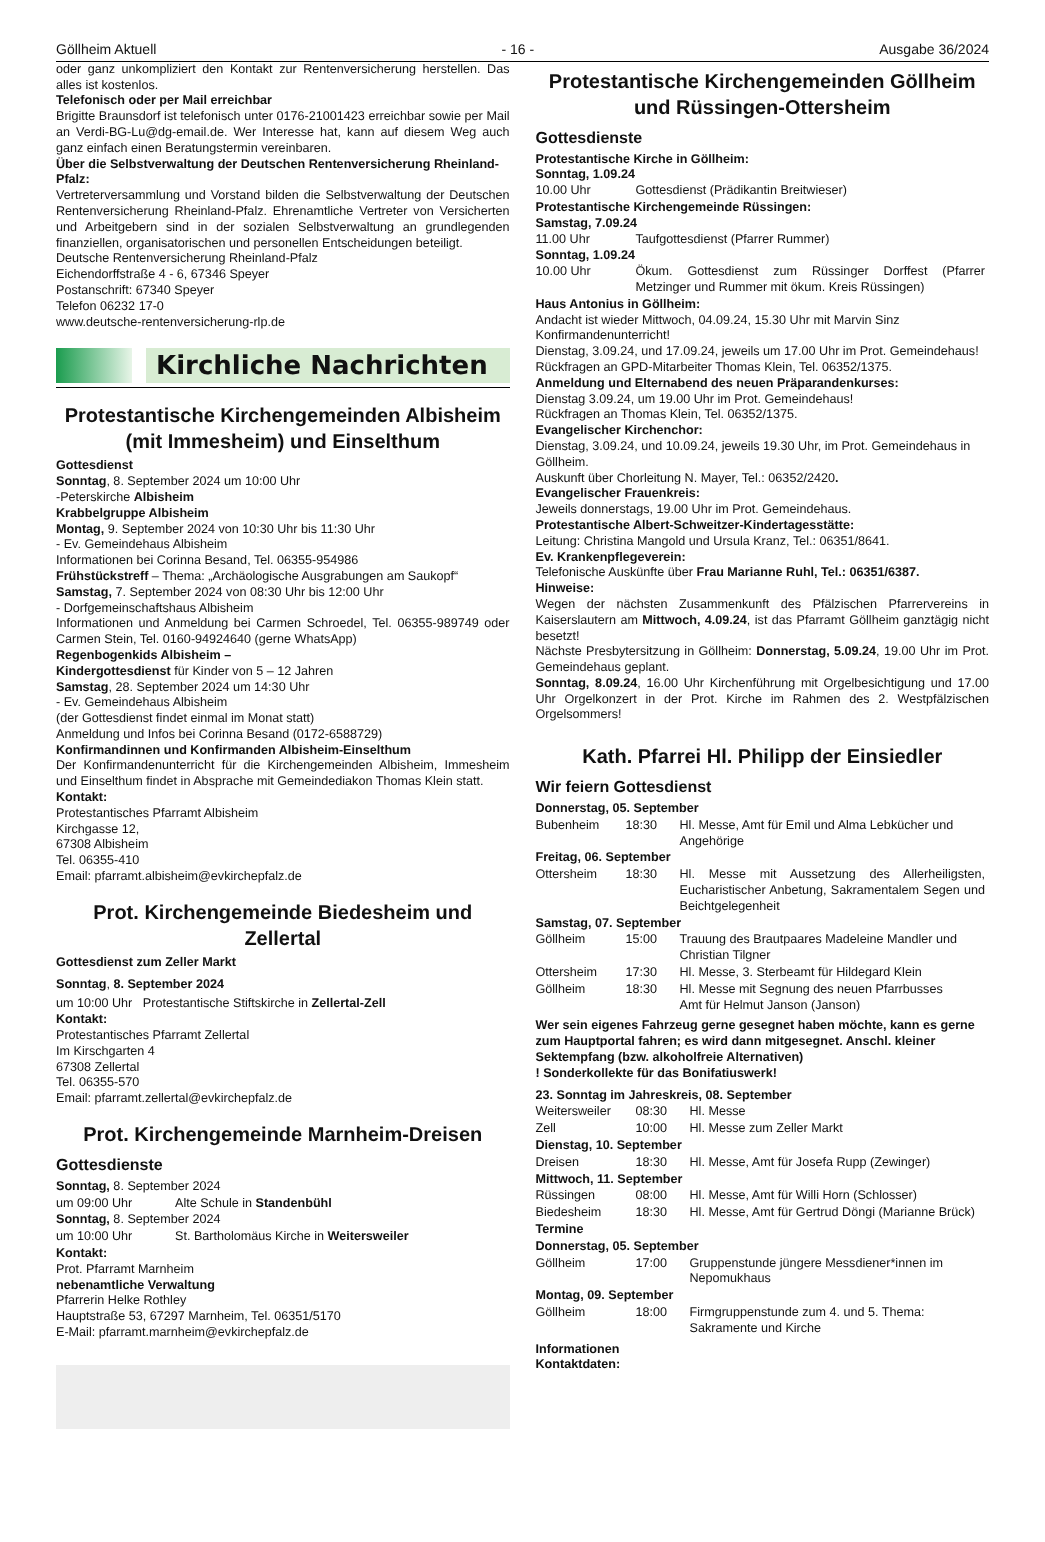Göllheim Aktuell - 16 - Ausgabe 36/2024
oder ganz unkompliziert den Kontakt zur Rentenversicherung herstellen. Das alles ist kostenlos.
Telefonisch oder per Mail erreichbar
Brigitte Braunsdorf ist telefonisch unter 0176-21001423 erreichbar sowie per Mail an Verdi-BG-Lu@dg-email.de. Wer Interesse hat, kann auf diesem Weg auch ganz einfach einen Beratungstermin vereinbaren.
Über die Selbstverwaltung der Deutschen Rentenversicherung Rheinland-Pfalz:
Vertreterversammlung und Vorstand bilden die Selbstverwaltung der Deutschen Rentenversicherung Rheinland-Pfalz. Ehrenamtliche Vertreter von Versicherten und Arbeitgebern sind in der sozialen Selbstverwaltung an grundlegenden finanziellen, organisatorischen und personellen Entscheidungen beteiligt.
Deutsche Rentenversicherung Rheinland-Pfalz
Eichendorffstraße 4 - 6, 67346 Speyer
Postanschrift: 67340 Speyer
Telefon 06232 17-0
www.deutsche-rentenversicherung-rlp.de
Kirchliche Nachrichten
Protestantische Kirchengemeinden Albisheim (mit Immesheim) und Einselthum
Gottesdienst
Sonntag, 8. September 2024 um 10:00 Uhr
-Peterskirche Albisheim
Krabbelgruppe Albisheim
Montag, 9. September 2024 von 10:30 Uhr bis 11:30 Uhr
- Ev. Gemeindehaus Albisheim
Informationen bei Corinna Besand, Tel. 06355-954986
Frühstückstreff – Thema: „Archäologische Ausgrabungen am Saukopf“
Samstag, 7. September 2024 von 08:30 Uhr bis 12:00 Uhr
- Dorfgemeinschaftshaus Albisheim
Informationen und Anmeldung bei Carmen Schroedel, Tel. 06355-989749 oder Carmen Stein, Tel. 0160-94924640 (gerne WhatsApp)
Regenbogenkids Albisheim –
Kindergottesdienst für Kinder von 5 – 12 Jahren
Samstag, 28. September 2024 um 14:30 Uhr
- Ev. Gemeindehaus Albisheim
(der Gottesdienst findet einmal im Monat statt)
Anmeldung und Infos bei Corinna Besand (0172-6588729)
Konfirmandinnen und Konfirmanden Albisheim-Einselthum
Der Konfirmandenunterricht für die Kirchengemeinden Albisheim, Immesheim und Einselthum findet in Absprache mit Gemeindediakon Thomas Klein statt.
Kontakt:
Protestantisches Pfarramt Albisheim
Kirchgasse 12,
67308 Albisheim
Tel. 06355-410
Email: pfarramt.albisheim@evkirchepfalz.de
Prot. Kirchengemeinde Biedesheim und Zellertal
Gottesdienst zum Zeller Markt
Sonntag, 8. September 2024
um 10:00 Uhr Protestantische Stiftskirche in Zellertal-Zell
Kontakt:
Protestantisches Pfarramt Zellertal
Im Kirschgarten 4
67308 Zellertal
Tel. 06355-570
Email: pfarramt.zellertal@evkirchepfalz.de
Prot. Kirchengemeinde Marnheim-Dreisen
Gottesdienste
| Sonntag, 8. September 2024 | |
| um 09:00 Uhr | Alte Schule in Standenbühl |
| Sonntag, 8. September 2024 | |
| um 10:00 Uhr | St. Bartholomäus Kirche in Weitersweiler |
Kontakt:
Prot. Pfarramt Marnheim
nebenamtliche Verwaltung
Pfarrerin Helke Rothley
Hauptstraße 53, 67297 Marnheim, Tel. 06351/5170
E-Mail: pfarramt.marnheim@evkirchepfalz.de
Protestantische Kirchengemeinden Göllheim und Rüssingen-Ottersheim
Gottesdienste
Protestantische Kirche in Göllheim:
Sonntag, 1.09.24
| 10.00 Uhr | Gottesdienst (Prädikantin Breitwieser) |
Protestantische Kirchengemeinde Rüssingen:
Samstag, 7.09.24
| 11.00 Uhr | Taufgottesdienst (Pfarrer Rummer) |
Sonntag, 1.09.24
| 10.00 Uhr | Ökum. Gottesdienst zum Rüssinger Dorffest (Pfarrer Metzinger und Rummer mit ökum. Kreis Rüssingen) |
Haus Antonius in Göllheim:
Andacht ist wieder Mittwoch, 04.09.24, 15.30 Uhr mit Marvin Sinz
Konfirmandenunterricht!
Dienstag, 3.09.24, und 17.09.24, jeweils um 17.00 Uhr im Prot. Gemeindehaus!
Rückfragen an GPD-Mitarbeiter Thomas Klein, Tel. 06352/1375.
Anmeldung und Elternabend des neuen Präparandenkurses:
Dienstag 3.09.24, um 19.00 Uhr im Prot. Gemeindehaus!
Rückfragen an Thomas Klein, Tel. 06352/1375.
Evangelischer Kirchenchor:
Dienstag, 3.09.24, und 10.09.24, jeweils 19.30 Uhr, im Prot. Gemeindehaus in Göllheim.
Auskunft über Chorleitung N. Mayer, Tel.: 06352/2420.
Evangelischer Frauenkreis:
Jeweils donnerstags, 19.00 Uhr im Prot. Gemeindehaus.
Protestantische Albert-Schweitzer-Kindertagesstätte:
Leitung: Christina Mangold und Ursula Kranz, Tel.: 06351/8641.
Ev. Krankenpflegeverein:
Telefonische Auskünfte über Frau Marianne Ruhl, Tel.: 06351/6387.
Hinweise:
Wegen der nächsten Zusammenkunft des Pfälzischen Pfarrervereins in Kaiserslautern am Mittwoch, 4.09.24, ist das Pfarramt Göllheim ganztägig nicht besetzt!
Nächste Presbytersitzung in Göllheim: Donnerstag, 5.09.24, 19.00 Uhr im Prot. Gemeindehaus geplant.
Sonntag, 8.09.24, 16.00 Uhr Kirchenführung mit Orgelbesichtigung und 17.00 Uhr Orgelkonzert in der Prot. Kirche im Rahmen des 2. Westpfälzischen Orgelsommers!
Kath. Pfarrei Hl. Philipp der Einsiedler
Wir feiern Gottesdienst
| Donnerstag, 05. September | | |
| Bubenheim | 18:30 | Hl. Messe, Amt für Emil und Alma Lebkücher und Angehörige |
| Freitag, 06. September | | |
| Ottersheim | 18:30 | Hl. Messe mit Aussetzung des Allerheiligsten, Eucharistischer Anbetung, Sakramentalem Segen und Beichtgelegenheit |
| Samstag, 07. September | | |
| Göllheim | 15:00 | Trauung des Brautpaares Madeleine Mandler und Christian Tilgner |
| Ottersheim | 17:30 | Hl. Messe, 3. Sterbeamt für Hildegard Klein |
| Göllheim | 18:30 | Hl. Messe mit Segnung des neuen Pfarrbusses Amt für Helmut Janson (Janson) |
Wer sein eigenes Fahrzeug gerne gesegnet haben möchte, kann es gerne zum Hauptportal fahren; es wird dann mitgesegnet. Anschl. kleiner Sektempfang (bzw. alkoholfreie Alternativen)
! Sonderkollekte für das Bonifatiuswerk!
| 23. Sonntag im Jahreskreis, 08. September | | |
| Weitersweiler | 08:30 | Hl. Messe |
| Zell | 10:00 | Hl. Messe zum Zeller Markt |
| Dienstag, 10. September | | |
| Dreisen | 18:30 | Hl. Messe, Amt für Josefa Rupp (Zewinger) |
| Mittwoch, 11. September | | |
| Rüssingen | 08:00 | Hl. Messe, Amt für Willi Horn (Schlosser) |
| Biedesheim | 18:30 | Hl. Messe, Amt für Gertrud Döngi (Marianne Brück) |
| Termine | | |
| Donnerstag, 05. September | | |
| Göllheim | 17:00 | Gruppenstunde jüngere Messdiener*innen im Nepomukhaus |
| Montag, 09. September | | |
| Göllheim | 18:00 | Firmgruppenstunde zum 4. und 5. Thema: Sakramente und Kirche |
Informationen
Kontaktdaten: